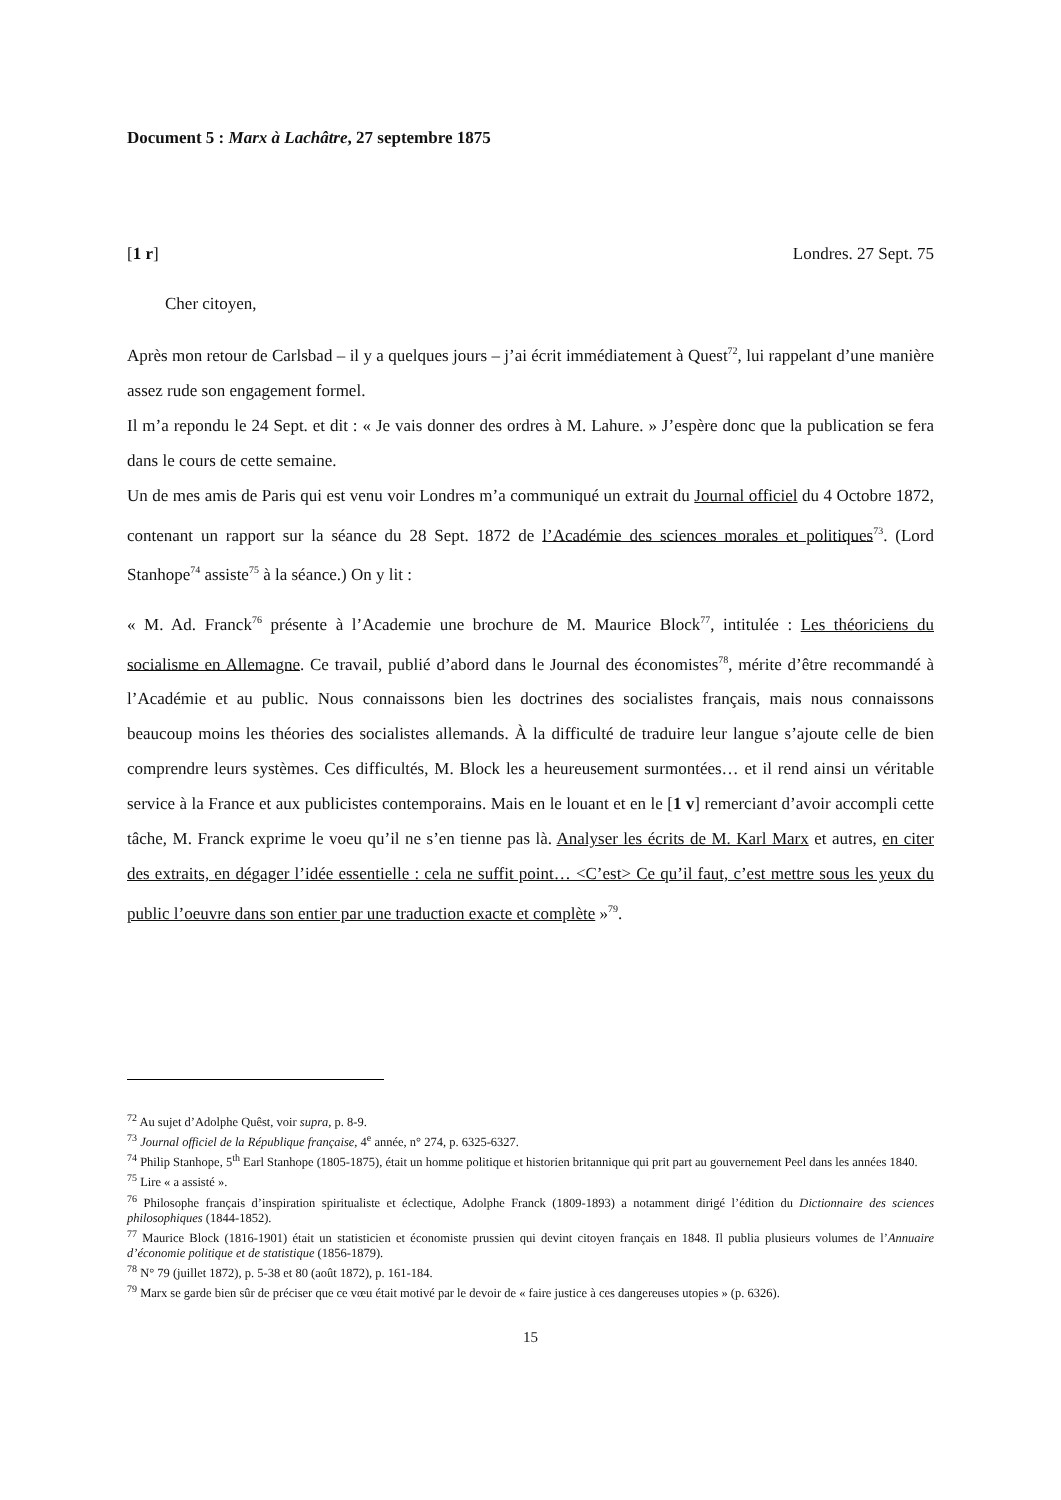Document 5 : Marx à Lachâtre, 27 septembre 1875
[1 r] Londres. 27 Sept. 75
Cher citoyen,
Après mon retour de Carlsbad – il y a quelques jours – j’ai écrit immédiatement à Quest<sup>72</sup>, lui rappelant d’une manière assez rude son engagement formel.
Il m’a repondu le 24 Sept. et dit : « Je vais donner des ordres à M. Lahure. » J’espère donc que la publication se fera dans le cours de cette semaine.
Un de mes amis de Paris qui est venu voir Londres m’a communiqué un extrait du Journal officiel du 4 Octobre 1872, contenant un rapport sur la séance du 28 Sept. 1872 de l’Académie des sciences morales et politiques<sup>73</sup>. (Lord Stanhope<sup>74</sup> assiste<sup>75</sup> à la séance.) On y lit :
« M. Ad. Franck<sup>76</sup> présente à l’Academie une brochure de M. Maurice Block<sup>77</sup>, intitulée : Les théoriciens du socialisme en Allemagne. Ce travail, publié d’abord dans le Journal des économistes<sup>78</sup>, mérite d’être recommandé à l’Académie et au public. Nous connaissons bien les doctrines des socialistes français, mais nous connaissons beaucoup moins les théories des socialistes allemands. À la difficulté de traduire leur langue s’ajoute celle de bien comprendre leurs systèmes. Ces difficultés, M. Block les a heureusement surmontées… et il rend ainsi un véritable service à la France et aux publicistes contemporains. Mais en le louant et en le [1 v] remerciant d’avoir accompli cette tâche, M. Franck exprime le voeu qu’il ne s’en tienne pas là. Analyser les écrits de M. Karl Marx et autres, en citer des extraits, en dégager l’idée essentielle : cela ne suffit point… <C’est> Ce qu’il faut, c’est mettre sous les yeux du public l’oeuvre dans son entier par une traduction exacte et complète »<sup>79</sup>.
<sup>72</sup> Au sujet d’Adolphe Quêst, voir supra, p. 8-9.
<sup>73</sup> Journal officiel de la République française, 4<sup>e</sup> année, n° 274, p. 6325-6327.
<sup>74</sup> Philip Stanhope, 5<sup>th</sup> Earl Stanhope (1805-1875), était un homme politique et historien britannique qui prit part au gouvernement Peel dans les années 1840.
<sup>75</sup> Lire « a assisté ».
<sup>76</sup> Philosophe français d’inspiration spiritualiste et éclectique, Adolphe Franck (1809-1893) a notamment dirigé l’édition du Dictionnaire des sciences philosophiques (1844-1852).
<sup>77</sup> Maurice Block (1816-1901) était un statisticien et économiste prussien qui devint citoyen français en 1848. Il publia plusieurs volumes de l’Annuaire d’économie politique et de statistique (1856-1879).
<sup>78</sup> N° 79 (juillet 1872), p. 5-38 et 80 (août 1872), p. 161-184.
<sup>79</sup> Marx se garde bien sûr de préciser que ce vœu était motivé par le devoir de « faire justice à ces dangereuses utopies » (p. 6326).
15